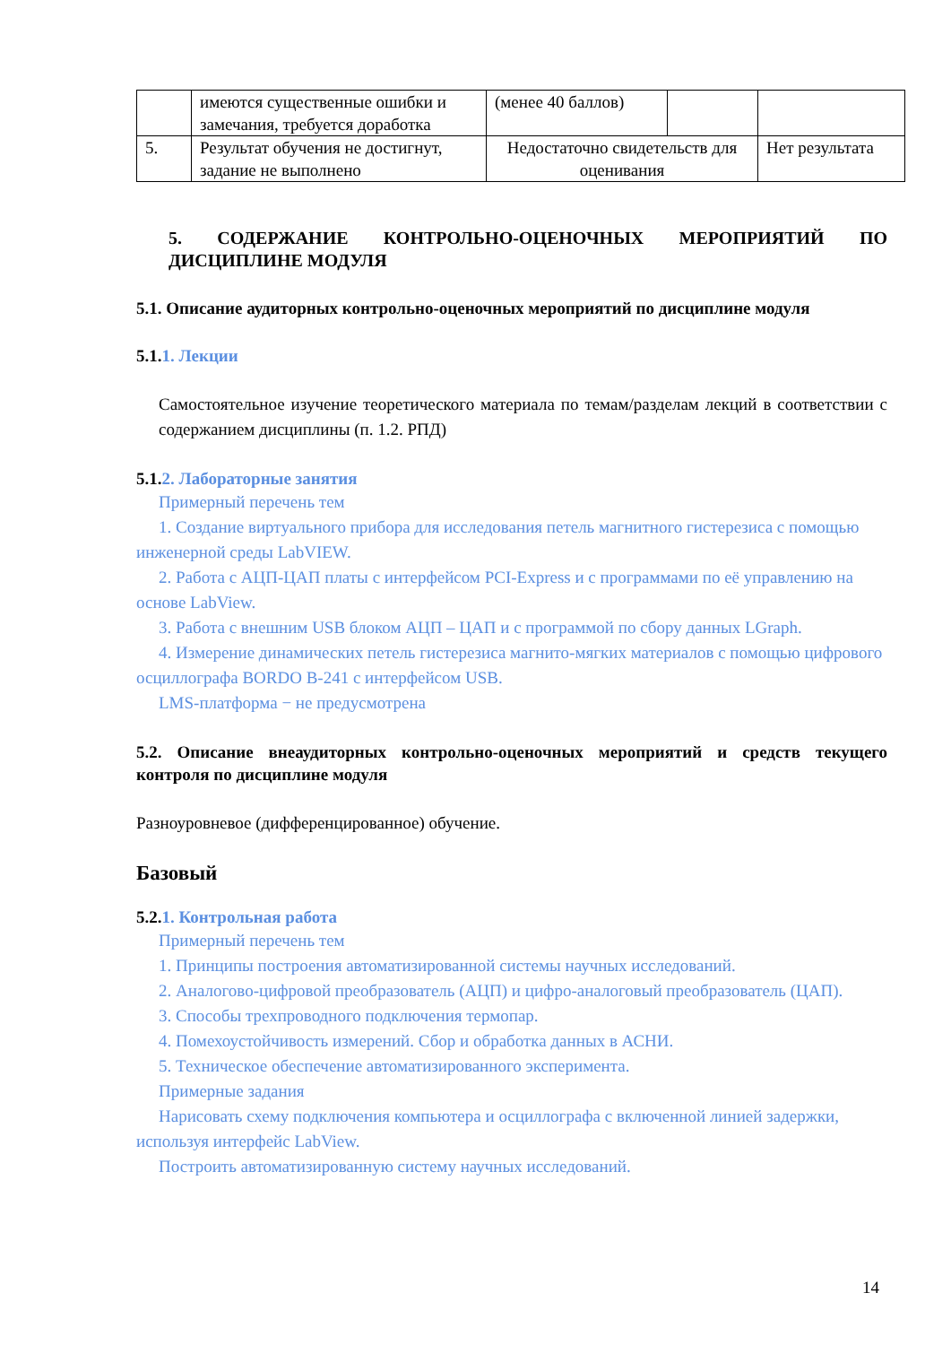| | имеются существенные ошибки и замечания, требуется доработка | (менее 40 баллов) | | |
| 5. | Результат обучения не достигнут, задание не выполнено | Недостаточно свидетельств для оценивания | | Нет результата |
5. СОДЕРЖАНИЕ КОНТРОЛЬНО-ОЦЕНОЧНЫХ МЕРОПРИЯТИЙ ПО ДИСЦИПЛИНЕ МОДУЛЯ
5.1. Описание аудиторных контрольно-оценочных мероприятий по дисциплине модуля
5.1.1. Лекции
Самостоятельное изучение теоретического материала по темам/разделам лекций в соответствии с содержанием дисциплины (п. 1.2. РПД)
5.1.2. Лабораторные занятия
Примерный перечень тем
1. Создание виртуального прибора для исследования петель магнитного гистерезиса с помощью инженерной среды LabVIEW.
2. Работа с АЦП-ЦАП платы с интерфейсом PCI-Express и с программами по её управлению на основе LabView.
3. Работа с внешним USB блоком АЦП – ЦАП и с программой по сбору данных LGraph.
4. Измерение динамических петель гистерезиса магнито-мягких материалов с помощью цифрового осциллографа BORDO B-241 с интерфейсом USB.
LMS-платформа − не предусмотрена
5.2. Описание внеаудиторных контрольно-оценочных мероприятий и средств текущего контроля по дисциплине модуля
Разноуровневое (дифференцированное) обучение.
Базовый
5.2.1. Контрольная работа
Примерный перечень тем
1. Принципы построения автоматизированной системы научных исследований.
2. Аналогово-цифровой преобразователь (АЦП) и цифро-аналоговый преобразователь (ЦАП).
3. Способы трехпроводного подключения термопар.
4. Помехоустойчивость измерений. Сбор и обработка данных в АСНИ.
5. Техническое обеспечение автоматизированного эксперимента.
Примерные задания
Нарисовать схему подключения компьютера и осциллографа с включенной линией задержки, используя интерфейс LabView.
Построить автоматизированную систему научных исследований.
14